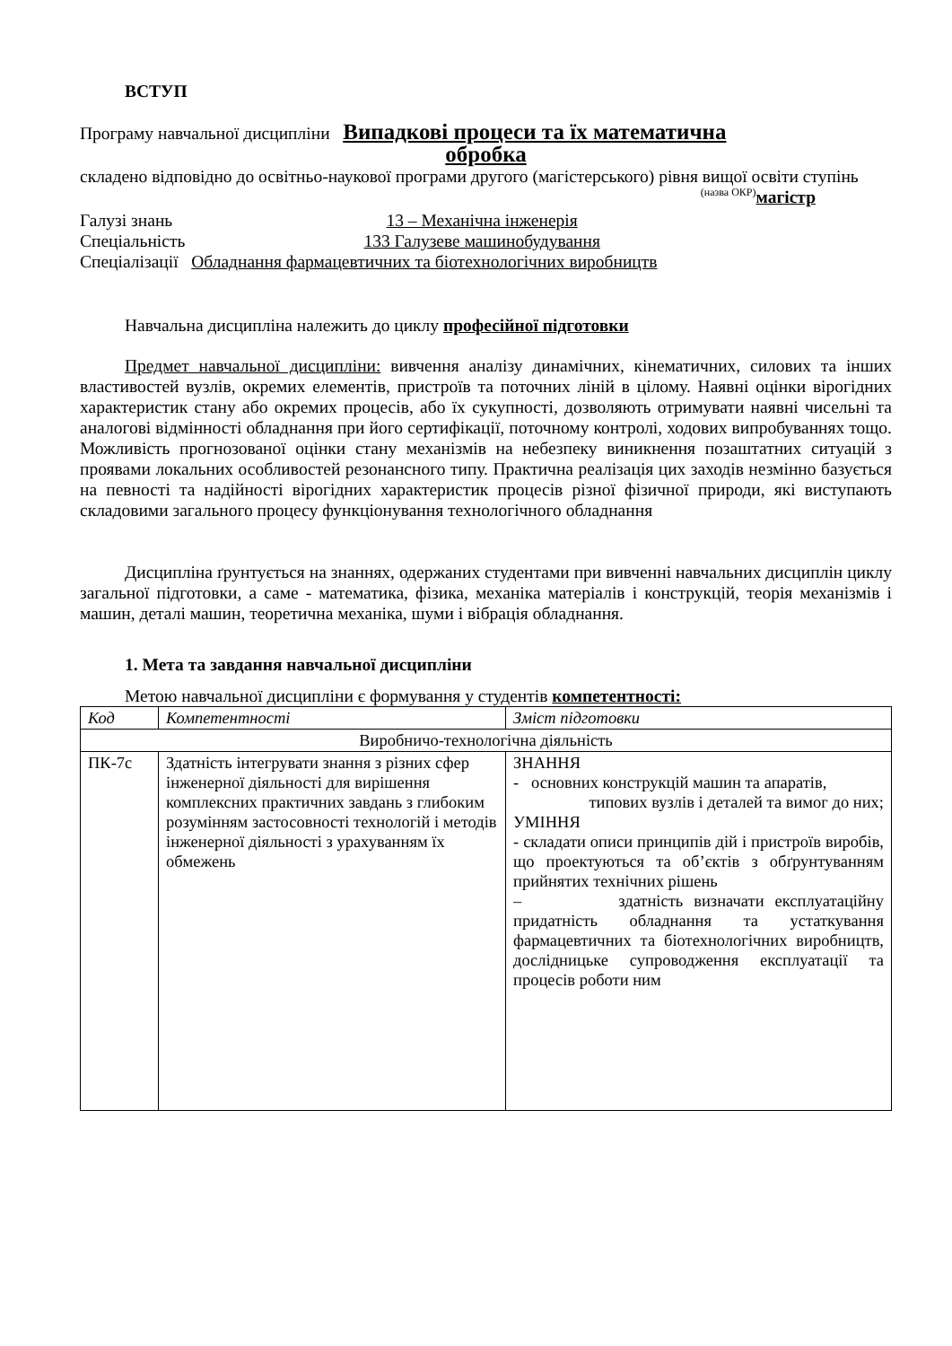ВСТУП
Програму навчальної дисципліни Випадкові процеси та їх математична
обробка
складено відповідно до освітньо-наукової програми другого (магістерського) рівня вищої освіти ступінь магістр
(назва ОКР)
Галузі знань 13 – Механічна інженерія
Спеціальність 133 Галузеве машинобудування
Спеціалізації Обладнання фармацевтичних та біотехнологічних виробництв
Навчальна дисципліна належить до циклу професійної підготовки
Предмет навчальної дисципліни: вивчення аналізу динамічних, кінематичних, силових та інших властивостей вузлів, окремих елементів, пристроїв та поточних ліній в цілому. Наявні оцінки вірогідних характеристик стану або окремих процесів, або їх сукупності, дозволяють отримувати наявні чисельні та аналогові відмінності обладнання при його сертифікації, поточному контролі, ходових випробуваннях тощо. Можливість прогнозованої оцінки стану механізмів на небезпеку виникнення позаштатних ситуацій з проявами локальних особливостей резонансного типу. Практична реалізація цих заходів незмінно базується на певності та надійності вірогідних характеристик процесів різної фізичної природи, які виступають складовими загального процесу функціонування технологічного обладнання
Дисципліна ґрунтується на знаннях, одержаних студентами при вивченні навчальних дисциплін циклу загальної підготовки, а саме - математика, фізика, механіка матеріалів і конструкцій, теорія механізмів і машин, деталі машин, теоретична механіка, шуми і вібрація обладнання.
1. Мета та завдання навчальної дисципліни
Метою навчальної дисципліни є формування у студентів компетентності:
| Код | Компетентності | Зміст підготовки |
| Виробничо-технологічна діяльність | | |
| ПК-7с | Здатність інтегрувати знання з різних сфер інженерної діяльності для вирішення комплексних практичних завдань з глибоким розумінням застосовності технологій і методів інженерної діяльності з урахуванням їх обмежень | ЗНАННЯ - основних конструкцій машин та апаратів, типових вузлів і деталей та вимог до них; УМІННЯ - складати описи принципів дій і пристроїв виробів, що проектуються та об’єктів з обґрунтуванням прийнятих технічних рішень – здатність визначати експлуатаційну придатність обладнання та устаткування фармацевтичних та біотехнологічних виробництв, дослідницьке супроводження експлуатації та процесів роботи ним |